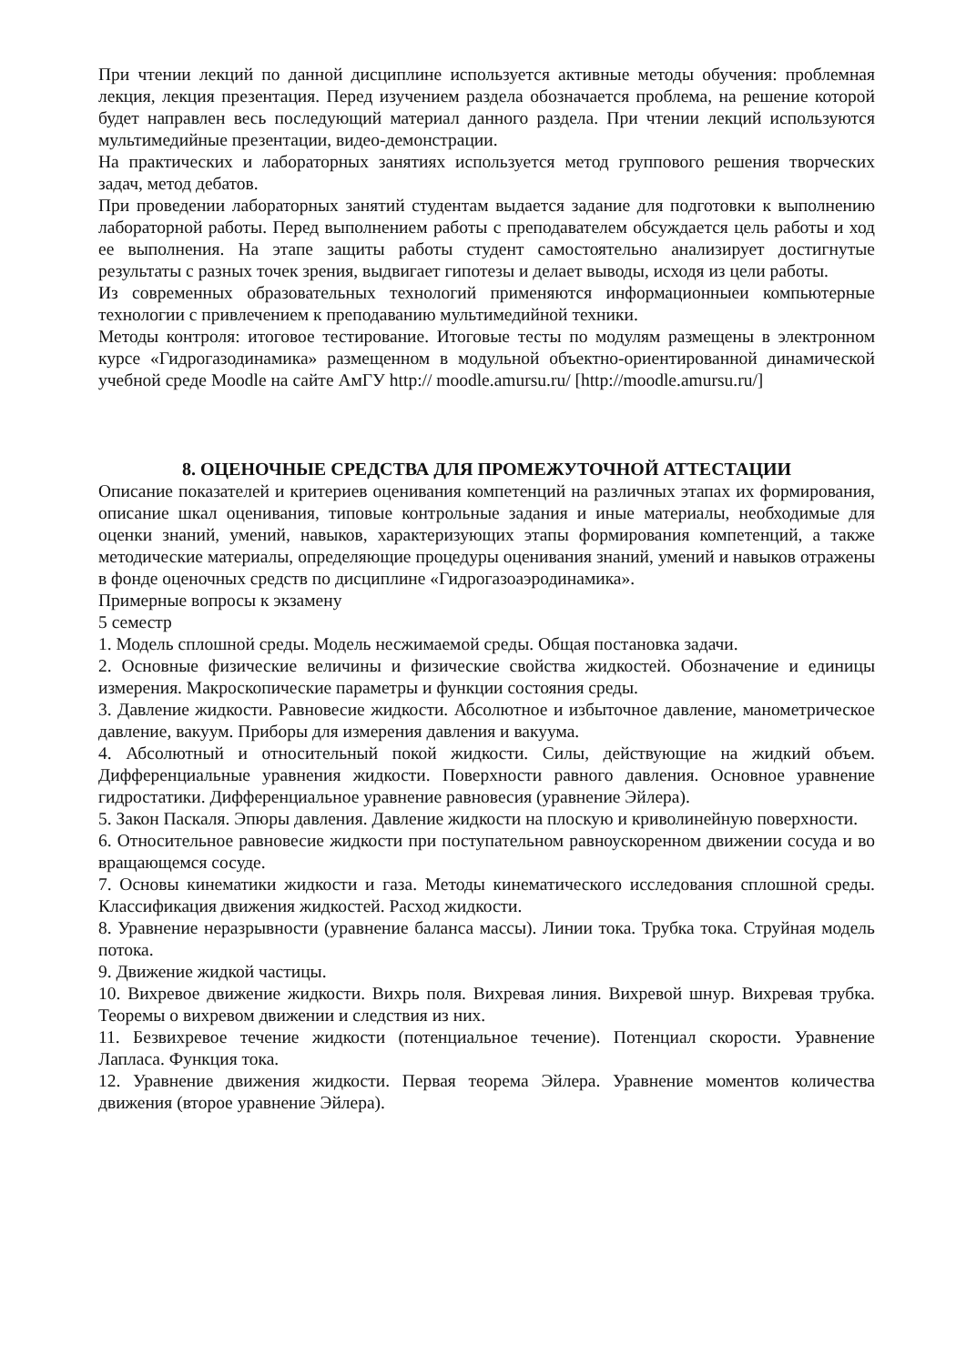При чтении лекций по данной дисциплине используется активные методы обучения: проблемная лекция, лекция презентация. Перед изучением раздела обозначается проблема, на решение которой будет направлен весь последующий материал данного раздела. При чтении лекций используются мультимедийные презентации, видео-демонстрации.
На практических и лабораторных занятиях используется метод группового решения творческих задач, метод дебатов.
При проведении лабораторных занятий студентам выдается задание для подготовки к выполнению лабораторной работы. Перед выполнением работы с преподавателем обсуждается цель работы и ход ее выполнения. На этапе защиты работы студент самостоятельно анализирует достигнутые результаты с разных точек зрения, выдвигает гипотезы и делает выводы, исходя из цели работы.
Из современных образовательных технологий применяются информационныеи компьютерные технологии с привлечением к преподаванию мультимедийной техники.
Методы контроля: итоговое тестирование. Итоговые тесты по модулям размещены в электронном курсе «Гидрогазодинамика» размещенном в модульной объектно-ориентированной динамической учебной среде Moodle на сайте АмГУ http:// moodle.amursu.ru/ [http://moodle.amursu.ru/]
8. ОЦЕНОЧНЫЕ СРЕДСТВА ДЛЯ ПРОМЕЖУТОЧНОЙ АТТЕСТАЦИИ
Описание показателей и критериев оценивания компетенций на различных этапах их формирования, описание шкал оценивания, типовые контрольные задания и иные материалы, необходимые для оценки знаний, умений, навыков, характеризующих этапы формирования компетенций, а также методические материалы, определяющие процедуры оценивания знаний, умений и навыков отражены в фонде оценочных средств по дисциплине «Гидрогазоаэродинамика».
Примерные вопросы к экзамену
5 семестр
1. Модель сплошной среды. Модель несжимаемой среды. Общая постановка задачи.
2. Основные физические величины и физические свойства жидкостей. Обозначение и единицы измерения. Макроскопические параметры и функции состояния среды.
3. Давление жидкости. Равновесие жидкости. Абсолютное и избыточное давление, манометрическое давление, вакуум. Приборы для измерения давления и вакуума.
4. Абсолютный и относительный покой жидкости. Силы, действующие на жидкий объем. Дифференциальные уравнения жидкости. Поверхности равного давления. Основное уравнение гидростатики. Дифференциальное уравнение равновесия (уравнение Эйлера).
5. Закон Паскаля. Эпюры давления. Давление жидкости на плоскую и криволинейную поверхности.
6. Относительное равновесие жидкости при поступательном равноускоренном движении сосуда и во вращающемся сосуде.
7. Основы кинематики жидкости и газа. Методы кинематического исследования сплошной среды. Классификация движения жидкостей. Расход жидкости.
8. Уравнение неразрывности (уравнение баланса массы). Линии тока. Трубка тока. Струйная модель потока.
9. Движение жидкой частицы.
10. Вихревое движение жидкости. Вихрь поля. Вихревая линия. Вихревой шнур. Вихревая трубка. Теоремы о вихревом движении и следствия из них.
11. Безвихревое течение жидкости (потенциальное течение). Потенциал скорости. Уравнение Лапласа. Функция тока.
12. Уравнение движения жидкости. Первая теорема Эйлера. Уравнение моментов количества движения (второе уравнение Эйлера).